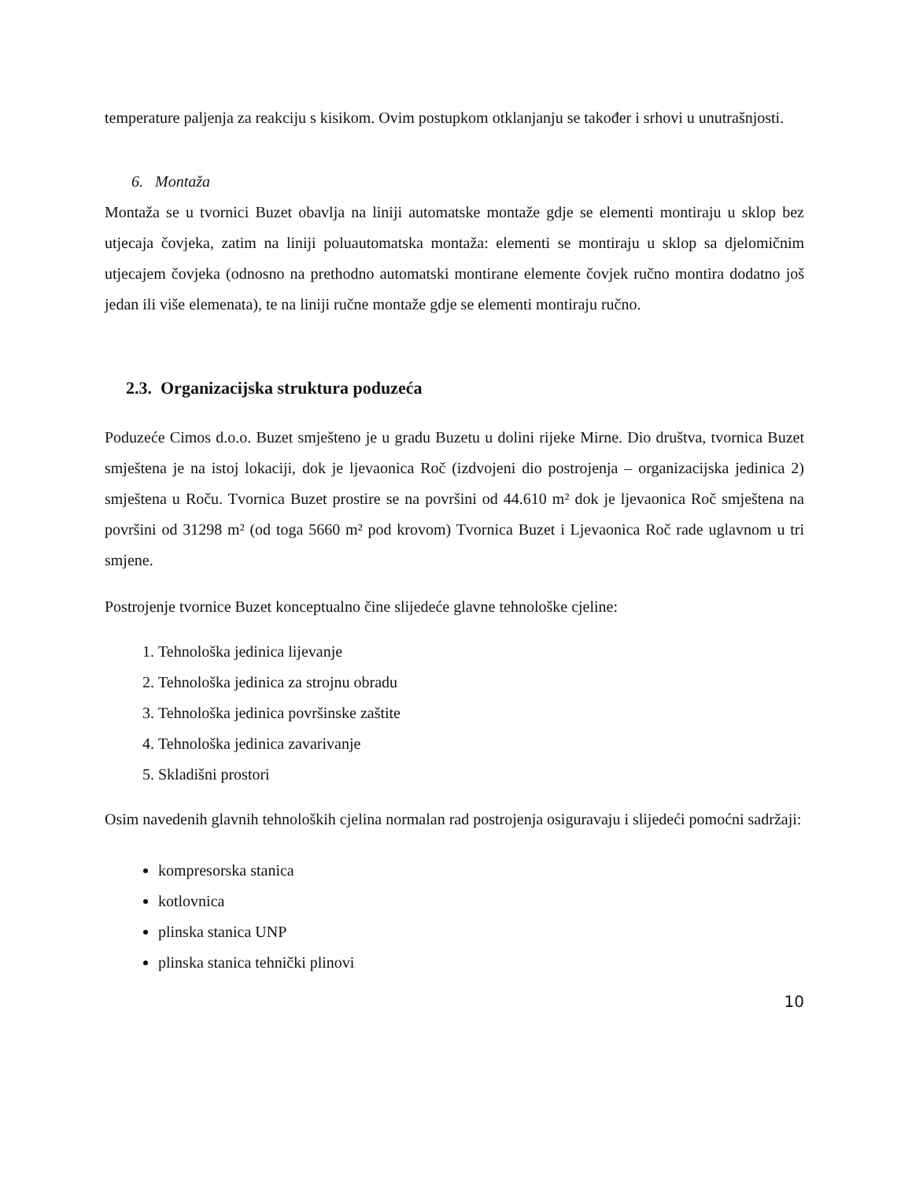temperature paljenja za reakciju s kisikom. Ovim postupkom otklanjanju se također i srhovi u unutrašnjosti.
6. Montaža
Montaža se u tvornici Buzet obavlja na liniji automatske montaže gdje se elementi montiraju u sklop bez utjecaja čovjeka, zatim na liniji poluautomatska montaža: elementi se montiraju u sklop sa djelomičnim utjecajem čovjeka (odnosno na prethodno automatski montirane elemente čovjek ručno montira dodatno još jedan ili više elemenata), te na liniji ručne montaže gdje se elementi montiraju ručno.
2.3. Organizacijska struktura poduzeća
Poduzeće Cimos d.o.o. Buzet smješteno je u gradu Buzetu u dolini rijeke Mirne. Dio društva, tvornica Buzet smještena je na istoj lokaciji, dok je ljevaonica Roč (izdvojeni dio postrojenja – organizacijska jedinica 2) smještena u Roču. Tvornica Buzet prostire se na površini od 44.610 m² dok je ljevaonica Roč smještena na površini od 31298 m² (od toga 5660 m² pod krovom) Tvornica Buzet i Ljevaonica Roč rade uglavnom u tri smjene.
Postrojenje tvornice Buzet konceptualno čine slijedeće glavne tehnološke cjeline:
1. Tehnološka jedinica lijevanje
2. Tehnološka jedinica za strojnu obradu
3. Tehnološka jedinica površinske zaštite
4. Tehnološka jedinica zavarivanje
5. Skladišni prostori
Osim navedenih glavnih tehnoloških cjelina normalan rad postrojenja osiguravaju i slijedeći pomoćni sadržaji:
kompresorska stanica
kotlovnica
plinska stanica UNP
plinska stanica tehnički plinovi
10